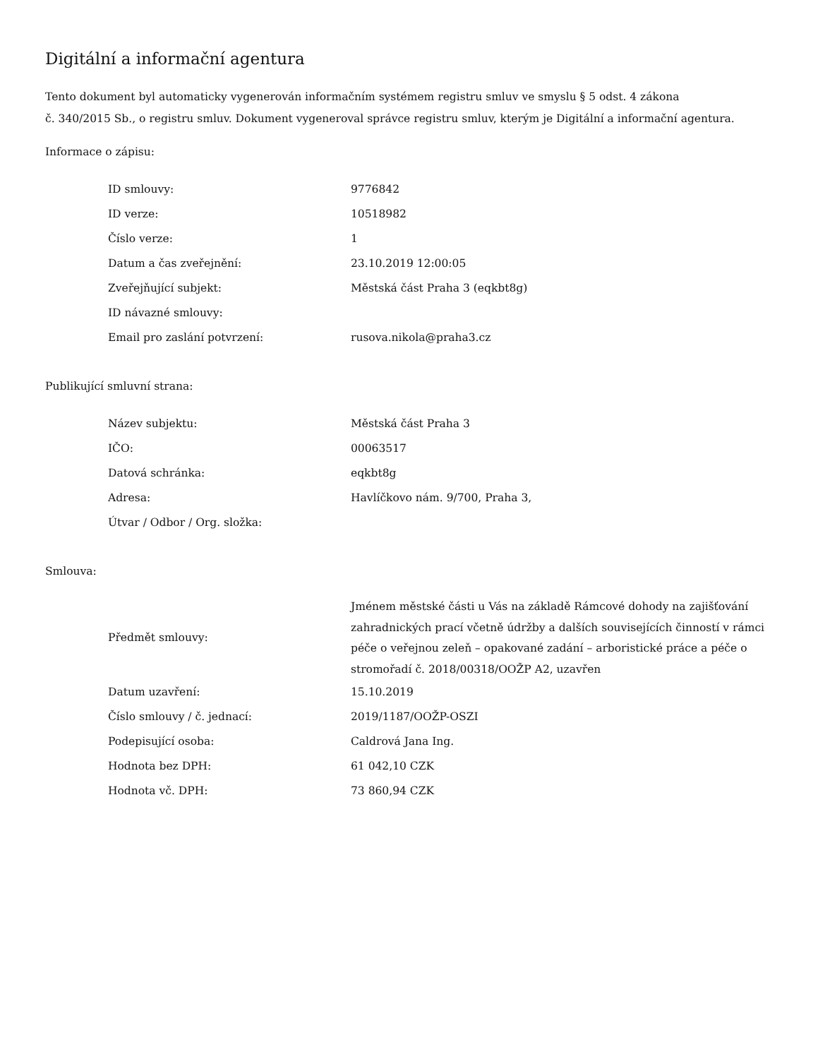Digitální a informační agentura
Tento dokument byl automaticky vygenerován informačním systémem registru smluv ve smyslu § 5 odst. 4 zákona
č. 340/2015 Sb., o registru smluv. Dokument vygeneroval správce registru smluv, kterým je Digitální a informační agentura.
Informace o zápisu:
| ID smlouvy: | 9776842 |
| ID verze: | 10518982 |
| Číslo verze: | 1 |
| Datum a čas zveřejnění: | 23.10.2019 12:00:05 |
| Zveřejňující subjekt: | Městská část Praha 3 (eqkbt8g) |
| ID návazné smlouvy: | |
| Email pro zaslání potvrzení: | rusova.nikola@praha3.cz |
Publikující smluvní strana:
| Název subjektu: | Městská část Praha 3 |
| IČO: | 00063517 |
| Datová schránka: | eqkbt8g |
| Adresa: | Havlíčkovo nám. 9/700, Praha 3, |
| Útvar / Odbor / Org. složka: | |
Smlouva:
| Předmět smlouvy: | Jménem městské části u Vás na základě Rámcové dohody na zajišťování zahradnických prací včetně údržby a dalších souvisejících činností v rámci péče o veřejnou zeleň – opakované zadání – arboristické práce a péče o stromořadí č. 2018/00318/OOŽP A2, uzavřen |
| Datum uzavření: | 15.10.2019 |
| Číslo smlouvy / č. jednací: | 2019/1187/OOŽP-OSZI |
| Podepisující osoba: | Caldrová Jana Ing. |
| Hodnota bez DPH: | 61 042,10 CZK |
| Hodnota vč. DPH: | 73 860,94 CZK |